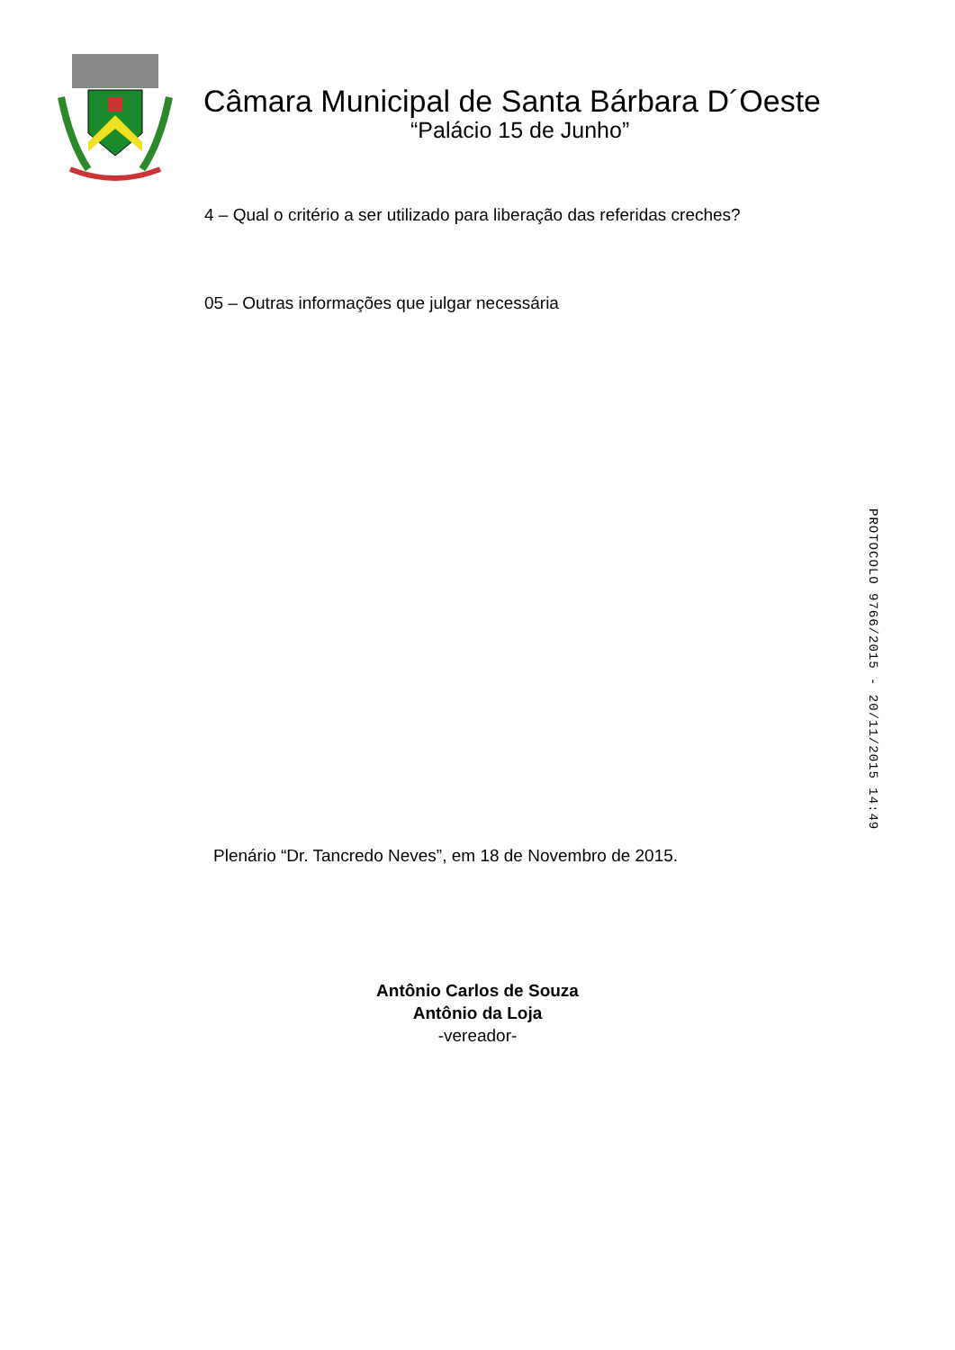Câmara Municipal de Santa Bárbara D´Oeste
“Palácio 15 de Junho”
4 – Qual o critério a ser utilizado para liberação das referidas creches?
05 – Outras informações que julgar necessária
Plenário “Dr. Tancredo Neves”, em 18 de Novembro de 2015.
Antônio Carlos de Souza
Antônio da Loja
-vereador-
PROTOCOLO 9766/2015 - 20/11/2015 14:49